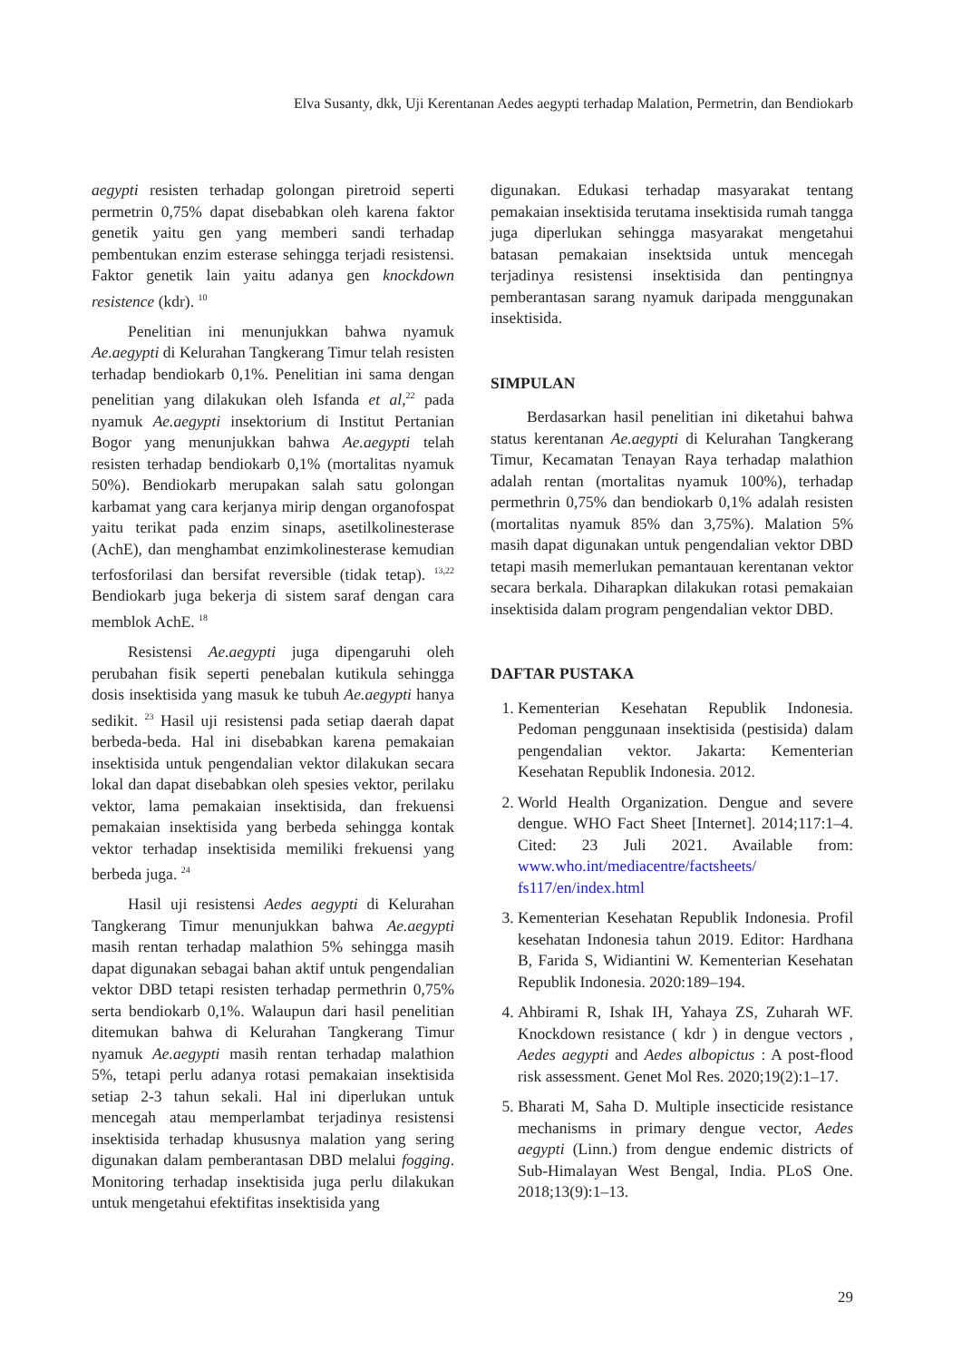Elva Susanty, dkk, Uji Kerentanan Aedes aegypti terhadap Malation, Permetrin, dan Bendiokarb
aegypti resisten terhadap golongan piretroid seperti permetrin 0,75% dapat disebabkan oleh karena faktor genetik yaitu gen yang memberi sandi terhadap pembentukan enzim esterase sehingga terjadi resistensi. Faktor genetik lain yaitu adanya gen knockdown resistence (kdr). <sup>10</sup>
Penelitian ini menunjukkan bahwa nyamuk Ae.aegypti di Kelurahan Tangkerang Timur telah resisten terhadap bendiokarb 0,1%. Penelitian ini sama dengan penelitian yang dilakukan oleh Isfanda et al,<sup>22</sup> pada nyamuk Ae.aegypti insektorium di Institut Pertanian Bogor yang menunjukkan bahwa Ae.aegypti telah resisten terhadap bendiokarb 0,1% (mortalitas nyamuk 50%). Bendiokarb merupakan salah satu golongan karbamat yang cara kerjanya mirip dengan organofospat yaitu terikat pada enzim sinaps, asetilkolinesterase (AchE), dan menghambat enzimkolinesterase kemudian terfosforilasi dan bersifat reversible (tidak tetap). <sup>13,22</sup> Bendiokarb juga bekerja di sistem saraf dengan cara memblok AchE. <sup>18</sup>
Resistensi Ae.aegypti juga dipengaruhi oleh perubahan fisik seperti penebalan kutikula sehingga dosis insektisida yang masuk ke tubuh Ae.aegypti hanya sedikit. <sup>23</sup> Hasil uji resistensi pada setiap daerah dapat berbeda-beda. Hal ini disebabkan karena pemakaian insektisida untuk pengendalian vektor dilakukan secara lokal dan dapat disebabkan oleh spesies vektor, perilaku vektor, lama pemakaian insektisida, dan frekuensi pemakaian insektisida yang berbeda sehingga kontak vektor terhadap insektisida memiliki frekuensi yang berbeda juga. <sup>24</sup>
Hasil uji resistensi Aedes aegypti di Kelurahan Tangkerang Timur menunjukkan bahwa Ae.aegypti masih rentan terhadap malathion 5% sehingga masih dapat digunakan sebagai bahan aktif untuk pengendalian vektor DBD tetapi resisten terhadap permethrin 0,75% serta bendiokarb 0,1%. Walaupun dari hasil penelitian ditemukan bahwa di Kelurahan Tangkerang Timur nyamuk Ae.aegypti masih rentan terhadap malathion 5%, tetapi perlu adanya rotasi pemakaian insektisida setiap 2-3 tahun sekali. Hal ini diperlukan untuk mencegah atau memperlambat terjadinya resistensi insektisida terhadap khususnya malation yang sering digunakan dalam pemberantasan DBD melalui fogging. Monitoring terhadap insektisida juga perlu dilakukan untuk mengetahui efektifitas insektisida yang
digunakan. Edukasi terhadap masyarakat tentang pemakaian insektisida terutama insektisida rumah tangga juga diperlukan sehingga masyarakat mengetahui batasan pemakaian insektsida untuk mencegah terjadinya resistensi insektisida dan pentingnya pemberantasan sarang nyamuk daripada menggunakan insektisida.
SIMPULAN
Berdasarkan hasil penelitian ini diketahui bahwa status kerentanan Ae.aegypti di Kelurahan Tangkerang Timur, Kecamatan Tenayan Raya terhadap malathion adalah rentan (mortalitas nyamuk 100%), terhadap permethrin 0,75% dan bendiokarb 0,1% adalah resisten (mortalitas nyamuk 85% dan 3,75%). Malation 5% masih dapat digunakan untuk pengendalian vektor DBD tetapi masih memerlukan pemantauan kerentanan vektor secara berkala. Diharapkan dilakukan rotasi pemakaian insektisida dalam program pengendalian vektor DBD.
DAFTAR PUSTAKA
1. Kementerian Kesehatan Republik Indonesia. Pedoman penggunaan insektisida (pestisida) dalam pengendalian vektor. Jakarta: Kementerian Kesehatan Republik Indonesia. 2012.
2. World Health Organization. Dengue and severe dengue. WHO Fact Sheet [Internet]. 2014;117:1–4. Cited: 23 Juli 2021. Available from: www.who.int/mediacentre/factsheets/ fs117/en/index.html
3. Kementerian Kesehatan Republik Indonesia. Profil kesehatan Indonesia tahun 2019. Editor: Hardhana B, Farida S, Widiantini W. Kementerian Kesehatan Republik Indonesia. 2020:189–194.
4. Ahbirami R, Ishak IH, Yahaya ZS, Zuharah WF. Knockdown resistance ( kdr ) in dengue vectors , Aedes aegypti and Aedes albopictus : A post-flood risk assessment. Genet Mol Res. 2020;19(2):1–17.
5. Bharati M, Saha D. Multiple insecticide resistance mechanisms in primary dengue vector, Aedes aegypti (Linn.) from dengue endemic districts of Sub-Himalayan West Bengal, India. PLoS One. 2018;13(9):1–13.
29